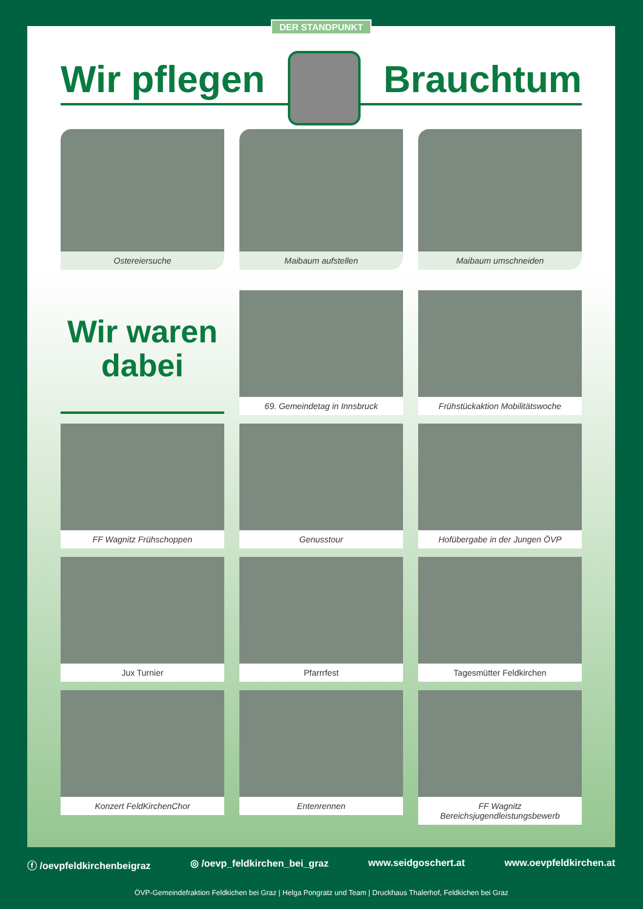DER STANDPUNKT
Wir pflegen Brauchtum
Ostereiersuche
Maibaum aufstellen
Maibaum umschneiden
Wir waren
dabei
69. Gemeindetag in Innsbruck
Frühstückaktion Mobilitätswoche
FF Wagnitz Frühschoppen
Genusstour
Hofübergabe in der Jungen ÖVP
Jux Turnier
Pfarrrfest
Tagesmütter Feldkirchen
Konzert FeldKirchenChor
Entenrennen
FF Wagnitz Bereichsjugendleistungsbewerb
ⓕ /oevpfeldkirchenbeigraz ◎ /oevp_feldkirchen_bei_graz www.seidgoschert.at www.oevpfeldkirchen.at
ÖVP-Gemeindefraktion Feldkichen bei Graz | Helga Pongratz und Team | Druckhaus Thalerhof, Feldkichen bei Graz